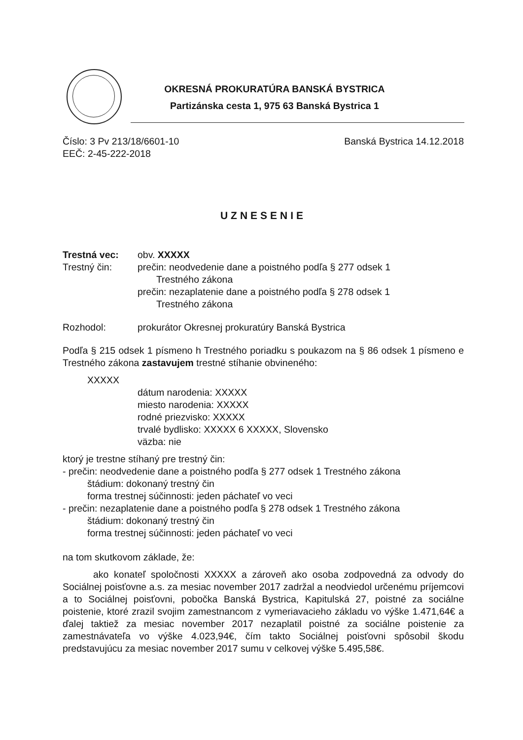OKRESNÁ PROKURATÚRA BANSKÁ BYSTRICA
Partizánska cesta 1, 975 63 Banská Bystrica 1
Číslo: 3 Pv 213/18/6601-10 Banská Bystrica 14.12.2018
EEČ: 2-45-222-2018
UZNESENIE
Trestná vec: obv. XXXXX
Trestný čin: prečin: neodvedenie dane a poistného podľa § 277 odsek 1
Trestného zákona
prečin: nezaplatenie dane a poistného podľa § 278 odsek 1
Trestného zákona
Rozhodol: prokurátor Okresnej prokuratúry Banská Bystrica
Podľa § 215 odsek 1 písmeno h Trestného poriadku s poukazom na § 86 odsek 1 písmeno e Trestného zákona zastavujem trestné stíhanie obvineného:
XXXXX
dátum narodenia: XXXXX
miesto narodenia: XXXXX
rodné priezvisko: XXXXX
trvalé bydlisko: XXXXX 6 XXXXX, Slovensko
väzba: nie
ktorý je trestne stíhaný pre trestný čin:
- prečin: neodvedenie dane a poistného podľa § 277 odsek 1 Trestného zákona
štádium: dokonaný trestný čin
forma trestnej súčinnosti: jeden páchateľ vo veci
- prečin: nezaplatenie dane a poistného podľa § 278 odsek 1 Trestného zákona
štádium: dokonaný trestný čin
forma trestnej súčinnosti: jeden páchateľ vo veci
na tom skutkovom základe, že:
ako konateľ spoločnosti XXXXX a zároveň ako osoba zodpovedná za odvody do Sociálnej poisťovne a.s. za mesiac november 2017 zadržal a neodviedol určenému príjemcovi a to Sociálnej poisťovni, pobočka Banská Bystrica, Kapitulská 27, poistné za sociálne poistenie, ktoré zrazil svojim zamestnancom z vymeriavacieho základu vo výške 1.471,64€ a ďalej taktiež za mesiac november 2017 nezaplatil poistné za sociálne poistenie za zamestnávateľa vo výške 4.023,94€, čím takto Sociálnej poisťovni spôsobil škodu predstavujúcu za mesiac november 2017 sumu v celkovej výške 5.495,58€.